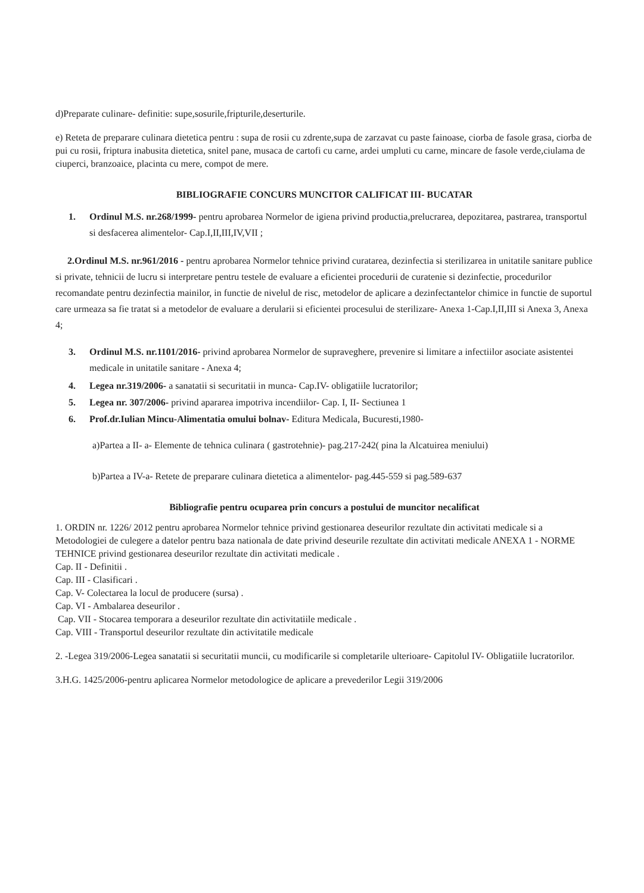d)Preparate culinare- definitie: supe,sosurile,fripturile,deserturile.
e) Reteta de preparare culinara dietetica pentru : supa de rosii cu zdrente,supa de zarzavat cu paste fainoase, ciorba de fasole grasa, ciorba de pui cu rosii, friptura inabusita dietetica, snitel pane, musaca de cartofi cu carne, ardei umpluti cu carne, mincare de fasole verde,ciulama de ciuperci, branzoaice, placinta cu mere, compot de mere.
BIBLIOGRAFIE CONCURS MUNCITOR CALIFICAT III- BUCATAR
1. Ordinul M.S. nr.268/1999- pentru aprobarea Normelor de igiena privind productia,prelucrarea, depozitarea, pastrarea, transportul si desfacerea alimentelor- Cap.I,II,III,IV,VII ;
2.Ordinul M.S. nr.961/2016 - pentru aprobarea Normelor tehnice privind curatarea, dezinfectia si sterilizarea in unitatile sanitare publice si private, tehnicii de lucru si interpretare pentru testele de evaluare a eficientei procedurii de curatenie si dezinfectie, procedurilor recomandate pentru dezinfectia mainilor, in functie de nivelul de risc, metodelor de aplicare a dezinfectantelor chimice in functie de suportul care urmeaza sa fie tratat si a metodelor de evaluare a derularii si eficientei procesului de sterilizare- Anexa 1-Cap.I,II,III si Anexa 3, Anexa 4;
3. Ordinul M.S. nr.1101/2016- privind aprobarea Normelor de supraveghere, prevenire si limitare a infectiilor asociate asistentei medicale in unitatile sanitare - Anexa 4;
4. Legea nr.319/2006- a sanatatii si securitatii in munca- Cap.IV- obligatiile lucratorilor;
5. Legea nr. 307/2006- privind apararea impotriva incendiilor- Cap. I, II- Sectiunea 1
6. Prof.dr.Iulian Mincu-Alimentatia omului bolnav- Editura Medicala, Bucuresti,1980-
a)Partea a II- a- Elemente de tehnica culinara ( gastrotehnie)- pag.217-242( pina la Alcatuirea meniului)
b)Partea a IV-a- Retete de preparare culinara dietetica a alimentelor- pag.445-559 si pag.589-637
Bibliografie pentru ocuparea prin concurs a postului de muncitor necalificat
1. ORDIN nr. 1226/ 2012 pentru aprobarea Normelor tehnice privind gestionarea deseurilor rezultate din activitati medicale si a Metodologiei de culegere a datelor pentru baza nationala de date privind deseurile rezultate din activitati medicale ANEXA 1 - NORME TEHNICE privind gestionarea deseurilor rezultate din activitati medicale .
Cap. II - Definitii .
Cap. III - Clasificari .
Cap. V- Colectarea la locul de producere (sursa) .
Cap. VI - Ambalarea deseurilor .
Cap. VII - Stocarea temporara a deseurilor rezultate din activitatiile medicale .
Cap. VIII - Transportul deseurilor rezultate din activitatile medicale
2. -Legea 319/2006-Legea sanatatii si securitatii muncii, cu modificarile si completarile ulterioare- Capitolul IV- Obligatiile lucratorilor.
3.H.G. 1425/2006-pentru aplicarea Normelor metodologice de aplicare a prevederilor Legii 319/2006